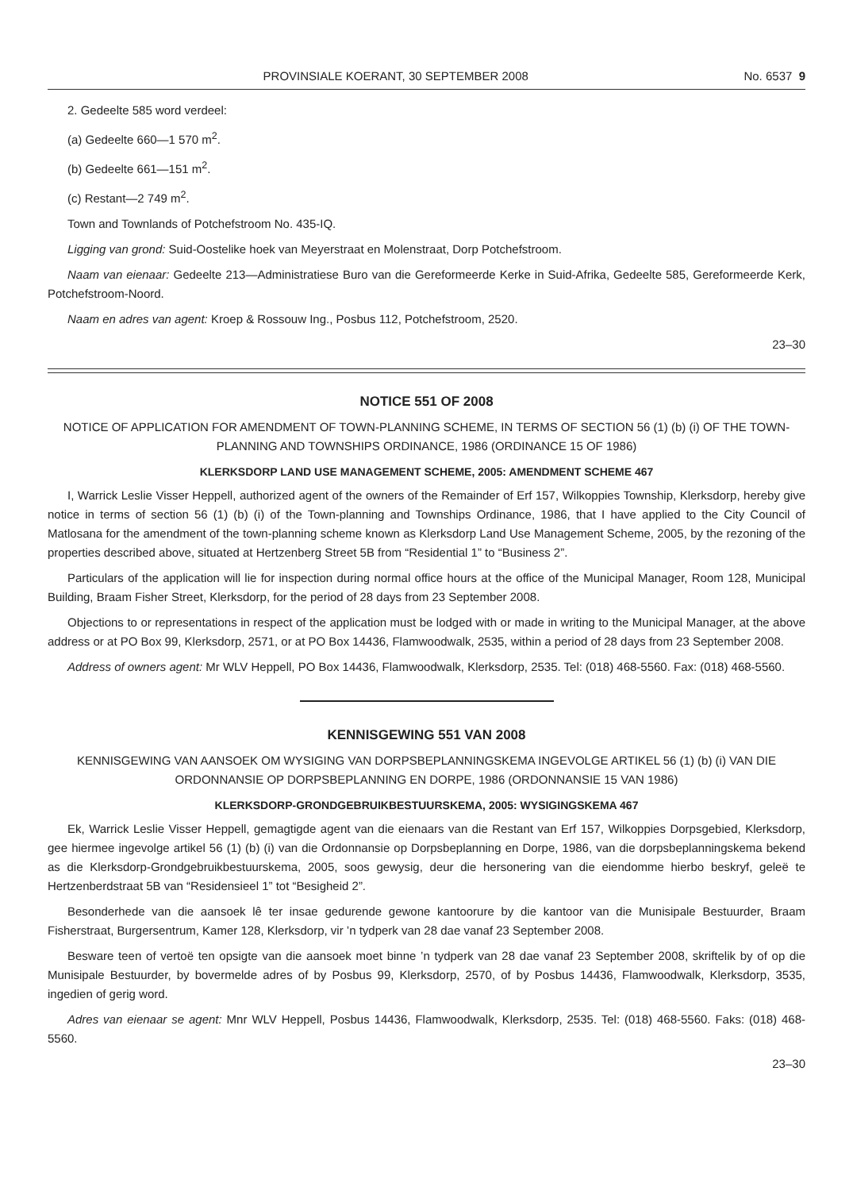PROVINSIALE KOERANT, 30 SEPTEMBER 2008 No. 6537 9
2. Gedeelte 585 word verdeel:
(a) Gedeelte 660—1 570 m<sup>2</sup>.
(b) Gedeelte 661—151 m<sup>2</sup>.
(c) Restant—2 749 m<sup>2</sup>.
Town and Townlands of Potchefstroom No. 435-IQ.
Ligging van grond: Suid-Oostelike hoek van Meyerstraat en Molenstraat, Dorp Potchefstroom.
Naam van eienaar: Gedeelte 213—Administratiese Buro van die Gereformeerde Kerke in Suid-Afrika, Gedeelte 585, Gereformeerde Kerk, Potchefstroom-Noord.
Naam en adres van agent: Kroep & Rossouw Ing., Posbus 112, Potchefstroom, 2520.
23–30
NOTICE 551 OF 2008
NOTICE OF APPLICATION FOR AMENDMENT OF TOWN-PLANNING SCHEME, IN TERMS OF SECTION 56 (1) (b) (i) OF THE TOWN-PLANNING AND TOWNSHIPS ORDINANCE, 1986 (ORDINANCE 15 OF 1986)
KLERKSDORP LAND USE MANAGEMENT SCHEME, 2005: AMENDMENT SCHEME 467
I, Warrick Leslie Visser Heppell, authorized agent of the owners of the Remainder of Erf 157, Wilkoppies Township, Klerksdorp, hereby give notice in terms of section 56 (1) (b) (i) of the Town-planning and Townships Ordinance, 1986, that I have applied to the City Council of Matlosana for the amendment of the town-planning scheme known as Klerksdorp Land Use Management Scheme, 2005, by the rezoning of the properties described above, situated at Hertzenberg Street 5B from “Residential 1” to “Business 2”.
Particulars of the application will lie for inspection during normal office hours at the office of the Municipal Manager, Room 128, Municipal Building, Braam Fisher Street, Klerksdorp, for the period of 28 days from 23 September 2008.
Objections to or representations in respect of the application must be lodged with or made in writing to the Municipal Manager, at the above address or at PO Box 99, Klerksdorp, 2571, or at PO Box 14436, Flamwoodwalk, 2535, within a period of 28 days from 23 September 2008.
Address of owners agent: Mr WLV Heppell, PO Box 14436, Flamwoodwalk, Klerksdorp, 2535. Tel: (018) 468-5560. Fax: (018) 468-5560.
KENNISGEWING 551 VAN 2008
KENNISGEWING VAN AANSOEK OM WYSIGING VAN DORPSBEPLANNINGSKEMA INGEVOLGE ARTIKEL 56 (1) (b) (i) VAN DIE ORDONNANSIE OP DORPSBEPLANNING EN DORPE, 1986 (ORDONNANSIE 15 VAN 1986)
KLERKSDORP-GRONDGEBRUIKBESTUURSKEMA, 2005: WYSIGINGSKEMA 467
Ek, Warrick Leslie Visser Heppell, gemagtigde agent van die eienaars van die Restant van Erf 157, Wilkoppies Dorpsgebied, Klerksdorp, gee hiermee ingevolge artikel 56 (1) (b) (i) van die Ordonnansie op Dorpsbeplanning en Dorpe, 1986, van die dorpsbeplanningskema bekend as die Klerksdorp-Grondgebruikbestuurskema, 2005, soos gewysig, deur die hersonering van die eiendomme hierbo beskryf, geleë te Hertzenberdstraat 5B van “Residensieel 1” tot “Besigheid 2”.
Besonderhede van die aansoek lê ter insae gedurende gewone kantoorure by die kantoor van die Munisipale Bestuurder, Braam Fisherstraat, Burgersentrum, Kamer 128, Klerksdorp, vir ’n tydperk van 28 dae vanaf 23 September 2008.
Besware teen of vertoë ten opsigte van die aansoek moet binne ’n tydperk van 28 dae vanaf 23 September 2008, skriftelik by of op die Munisipale Bestuurder, by bovermelde adres of by Posbus 99, Klerksdorp, 2570, of by Posbus 14436, Flamwoodwalk, Klerksdorp, 3535, ingedien of gerig word.
Adres van eienaar se agent: Mnr WLV Heppell, Posbus 14436, Flamwoodwalk, Klerksdorp, 2535. Tel: (018) 468-5560. Faks: (018) 468-5560.
23–30